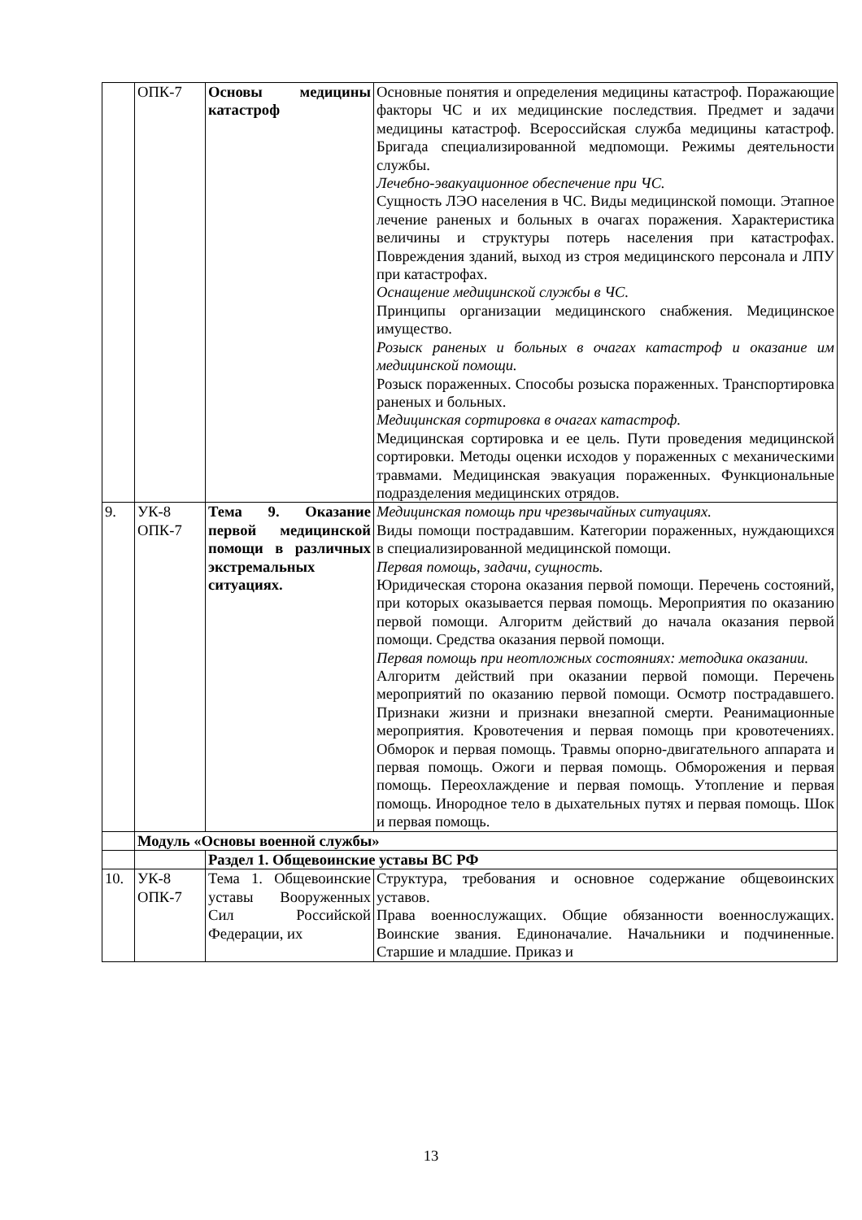| | ОПК-7 | Основы медицины катастроф | Основные понятия и определения медицины катастроф. Поражающие факторы ЧС и их медицинские последствия. Предмет и задачи медицины катастроф. Всероссийская служба медицины катастроф. Бригада специализированной медпомощи. Режимы деятельности службы. Лечебно-эвакуационное обеспечение при ЧС. Сущность ЛЭО населения в ЧС. Виды медицинской помощи. Этапное лечение раненых и больных в очагах поражения. Характеристика величины и структуры потерь населения при катастрофах. Повреждения зданий, выход из строя медицинского персонала и ЛПУ при катастрофах. Оснащение медицинской службы в ЧС. Принципы организации медицинского снабжения. Медицинское имущество. Розыск раненых и больных в очагах катастроф и оказание им медицинской помощи. Розыск пораженных. Способы розыска пораженных. Транспортировка раненых и больных. Медицинская сортировка в очагах катастроф. Медицинская сортировка и ее цель. Пути проведения медицинской сортировки. Методы оценки исходов у пораженных с механическими травмами. Медицинская эвакуация пораженных. Функциональные подразделения медицинских отрядов. |
| 9. | УК-8 ОПК-7 | Тема 9. Оказание первой медицинской помощи в различных экстремальных ситуациях. | Медицинская помощь при чрезвычайных ситуациях. Виды помощи пострадавшим. Категории пораженных, нуждающихся в специализированной медицинской помощи. Первая помощь, задачи, сущность. Юридическая сторона оказания первой помощи. Перечень состояний, при которых оказывается первая помощь. Мероприятия по оказанию первой помощи. Алгоритм действий до начала оказания первой помощи. Средства оказания первой помощи. Первая помощь при неотложных состояниях: методика оказании. Алгоритм действий при оказании первой помощи. Перечень мероприятий по оказанию первой помощи. Осмотр пострадавшего. Признаки жизни и признаки внезапной смерти. Реанимационные мероприятия. Кровотечения и первая помощь при кровотечениях. Обморок и первая помощь. Травмы опорно-двигательного аппарата и первая помощь. Ожоги и первая помощь. Обморожения и первая помощь. Переохлаждение и первая помощь. Утопление и первая помощь. Инородное тело в дыхательных путях и первая помощь. Шок и первая помощь. |
| | Модуль «Основы военной службы» | | |
| | | Раздел 1. Общевоинские уставы ВС РФ | |
| 10. | УК-8 ОПК-7 | Тема 1. Общевоинские уставы Вооруженных Сил Российской Федерации, их | Структура, требования и основное содержание общевоинских уставов. Права военнослужащих. Общие обязанности военнослужащих. Воинские звания. Единоначалие. Начальники и подчиненные. Старшие и младшие. Приказ и |
13